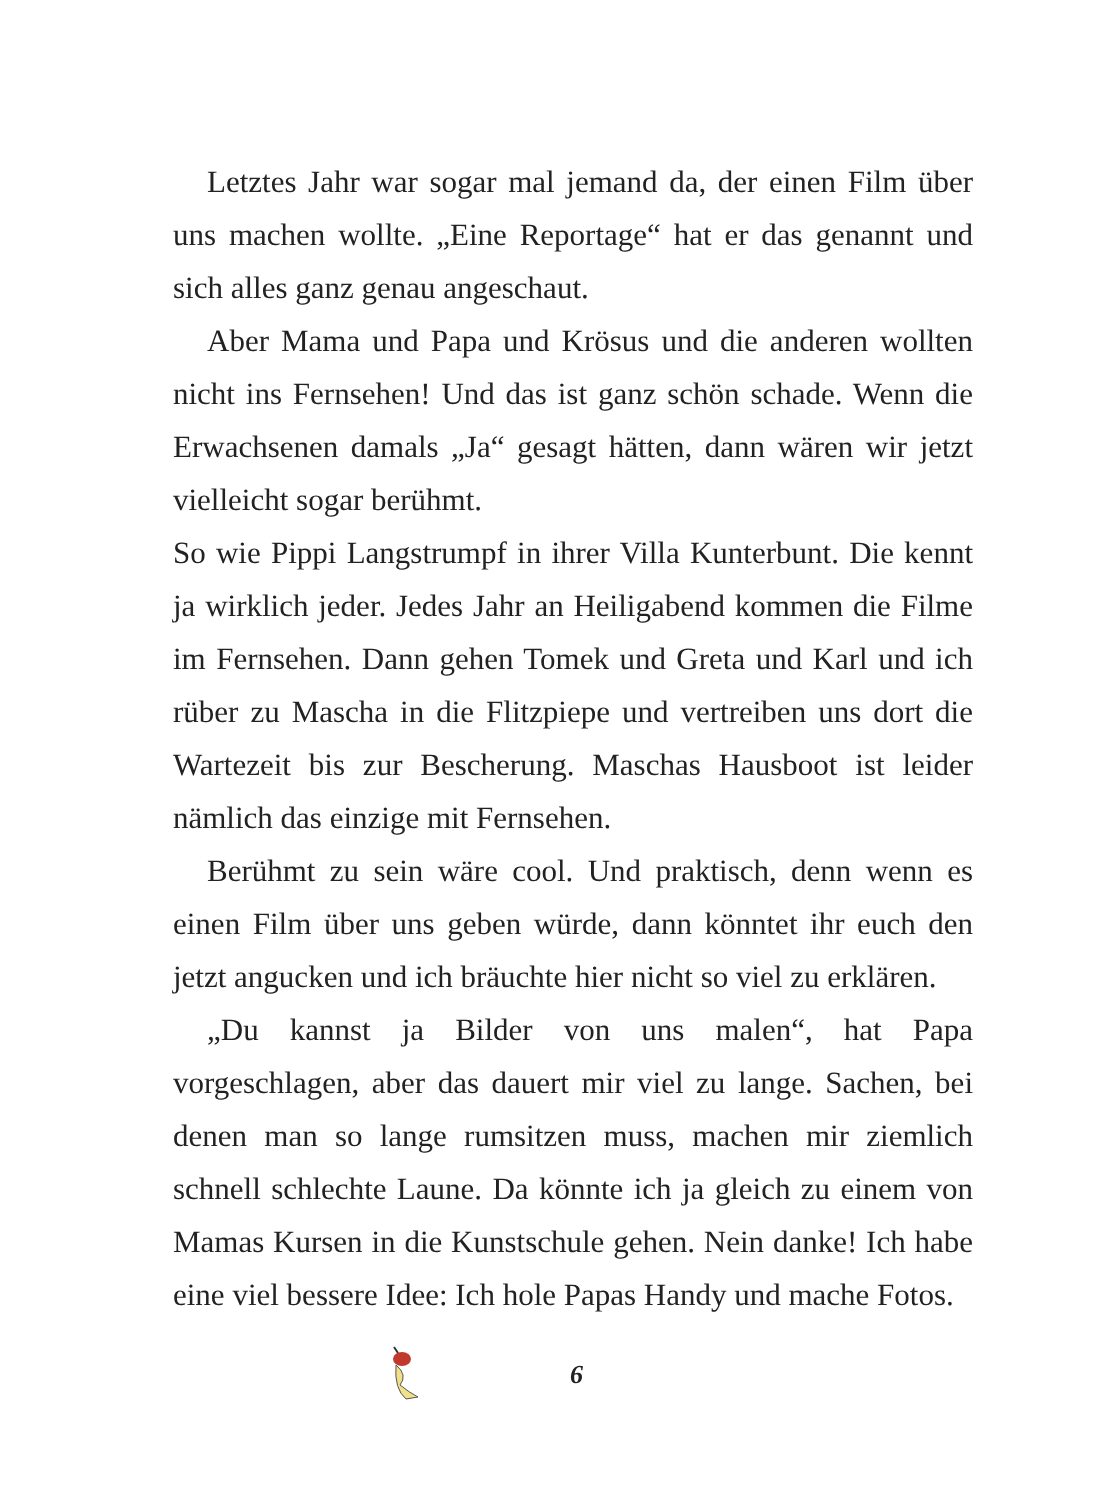Letztes Jahr war sogar mal jemand da, der einen Film über uns machen wollte. „Eine Reportage“ hat er das genannt und sich alles ganz genau angeschaut.
Aber Mama und Papa und Krösus und die anderen wollten nicht ins Fernsehen! Und das ist ganz schön schade. Wenn die Erwachsenen damals „Ja“ gesagt hätten, dann wären wir jetzt vielleicht sogar berühmt.
So wie Pippi Langstrumpf in ihrer Villa Kunterbunt. Die kennt ja wirklich jeder. Jedes Jahr an Heiligabend kommen die Filme im Fernsehen. Dann gehen Tomek und Greta und Karl und ich rüber zu Mascha in die Flitzpiepe und vertreiben uns dort die Wartezeit bis zur Bescherung. Maschas Hausboot ist leider nämlich das einzige mit Fernsehen.
Berühmt zu sein wäre cool. Und praktisch, denn wenn es einen Film über uns geben würde, dann könntet ihr euch den jetzt angucken und ich bräuchte hier nicht so viel zu erklären.
„Du kannst ja Bilder von uns malen“, hat Papa vorgeschlagen, aber das dauert mir viel zu lange. Sachen, bei denen man so lange rumsitzen muss, machen mir ziemlich schnell schlechte Laune. Da könnte ich ja gleich zu einem von Mamas Kursen in die Kunstschule gehen. Nein danke! Ich habe eine viel bessere Idee: Ich hole Papas Handy und mache Fotos.
6